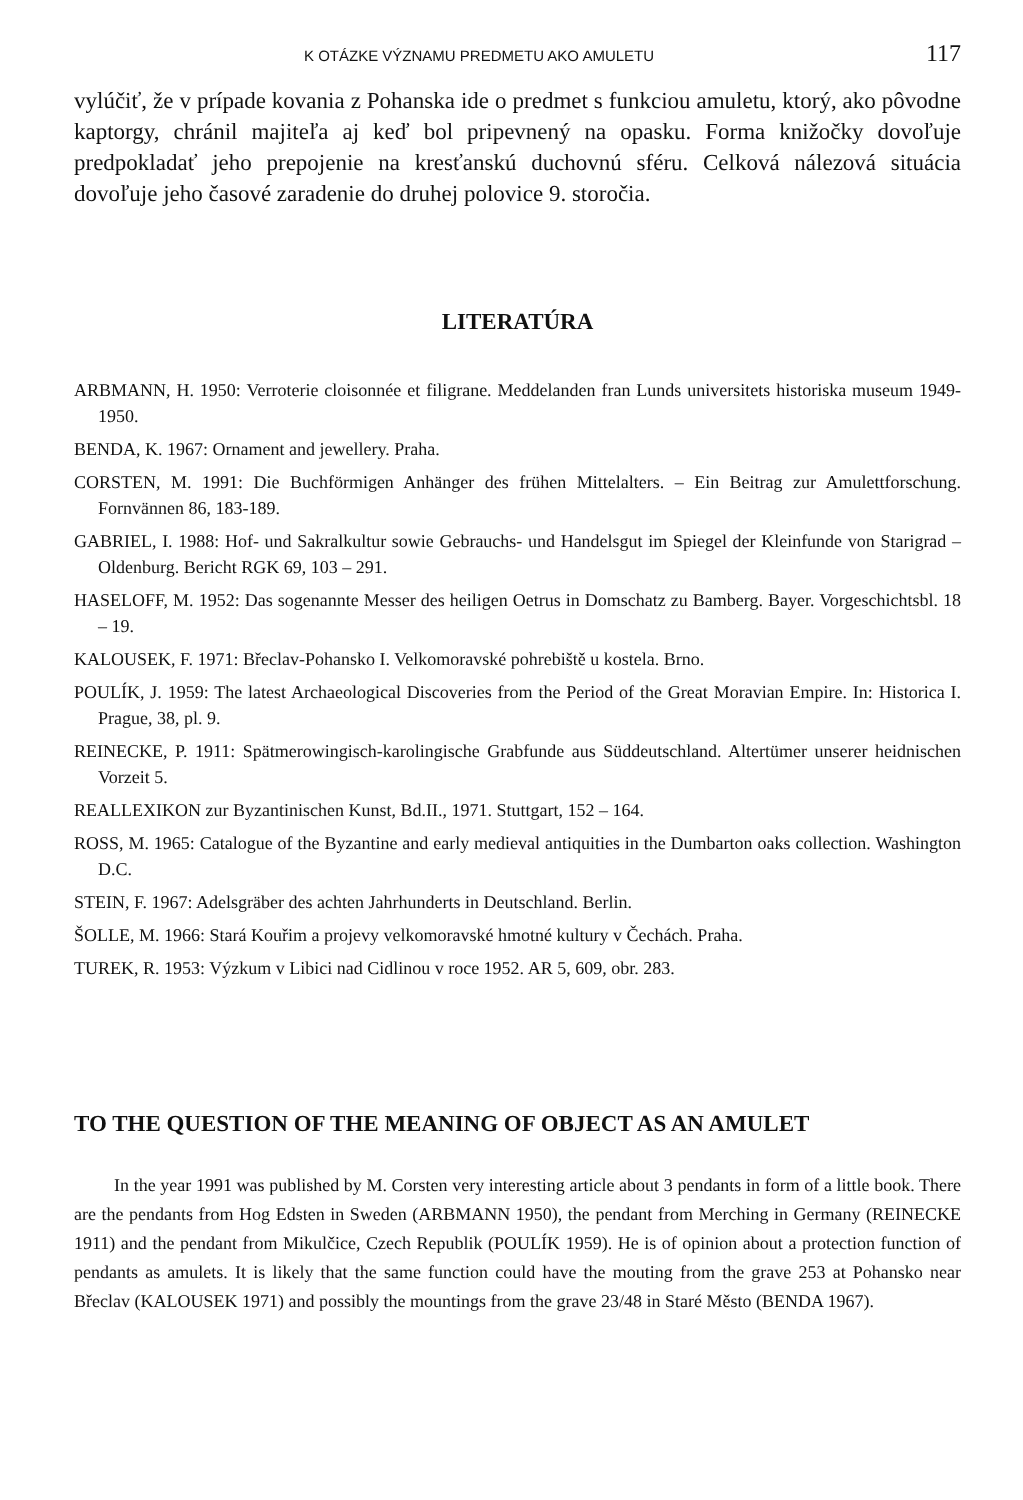K OTÁZKE VÝZNAMU PREDMETU AKO AMULETU 117
vylúčiť, že v prípade kovania z Pohanska ide o predmet s funkciou amuletu, ktorý, ako pôvodne kaptorgy, chránil majiteľa aj keď bol pripevnený na opasku. Forma knižočky dovoľuje predpokladať jeho prepojenie na kresťanskú duchovnú sféru. Celková nálezová situácia dovoľuje jeho časové zaradenie do druhej polovice 9. storočia.
LITERATÚRA
ARBMANN, H. 1950: Verroterie cloisonnée et filigrane. Meddelanden fran Lunds universitets historiska museum 1949-1950.
BENDA, K. 1967: Ornament and jewellery. Praha.
CORSTEN, M. 1991: Die Buchförmigen Anhänger des frühen Mittelalters. – Ein Beitrag zur Amulettforschung. Fornvännen 86, 183-189.
GABRIEL, I. 1988: Hof- und Sakralkultur sowie Gebrauchs- und Handelsgut im Spiegel der Kleinfunde von Starigrad – Oldenburg. Bericht RGK 69, 103 – 291.
HASELOFF, M. 1952: Das sogenannte Messer des heiligen Oetrus in Domschatz zu Bamberg. Bayer. Vorgeschichtsbl. 18 – 19.
KALOUSEK, F. 1971: Břeclav-Pohansko I. Velkomoravské pohrebiště u kostela. Brno.
POULÍK, J. 1959: The latest Archaeological Discoveries from the Period of the Great Moravian Empire. In: Historica I. Prague, 38, pl. 9.
REINECKE, P. 1911: Spätmerowingisch-karolingische Grabfunde aus Süddeutschland. Altertümer unserer heidnischen Vorzeit 5.
REALLEXIKON zur Byzantinischen Kunst, Bd.II., 1971. Stuttgart, 152 – 164.
ROSS, M. 1965: Catalogue of the Byzantine and early medieval antiquities in the Dumbarton oaks collection. Washington D.C.
STEIN, F. 1967: Adelsgräber des achten Jahrhunderts in Deutschland. Berlin.
ŠOLLE, M. 1966: Stará Kouřim a projevy velkomoravské hmotné kultury v Čechách. Praha.
TUREK, R. 1953: Výzkum v Libici nad Cidlinou v roce 1952. AR 5, 609, obr. 283.
TO THE QUESTION OF THE MEANING OF OBJECT AS AN AMULET
In the year 1991 was published by M. Corsten very interesting article about 3 pendants in form of a little book. There are the pendants from Hog Edsten in Sweden (ARBMANN 1950), the pendant from Merching in Germany (REINECKE 1911) and the pendant from Mikulčice, Czech Republik (POULÍK 1959). He is of opinion about a protection function of pendants as amulets. It is likely that the same function could have the mouting from the grave 253 at Pohansko near Břeclav (KALOUSEK 1971) and possibly the mountings from the grave 23/48 in Staré Město (BENDA 1967).